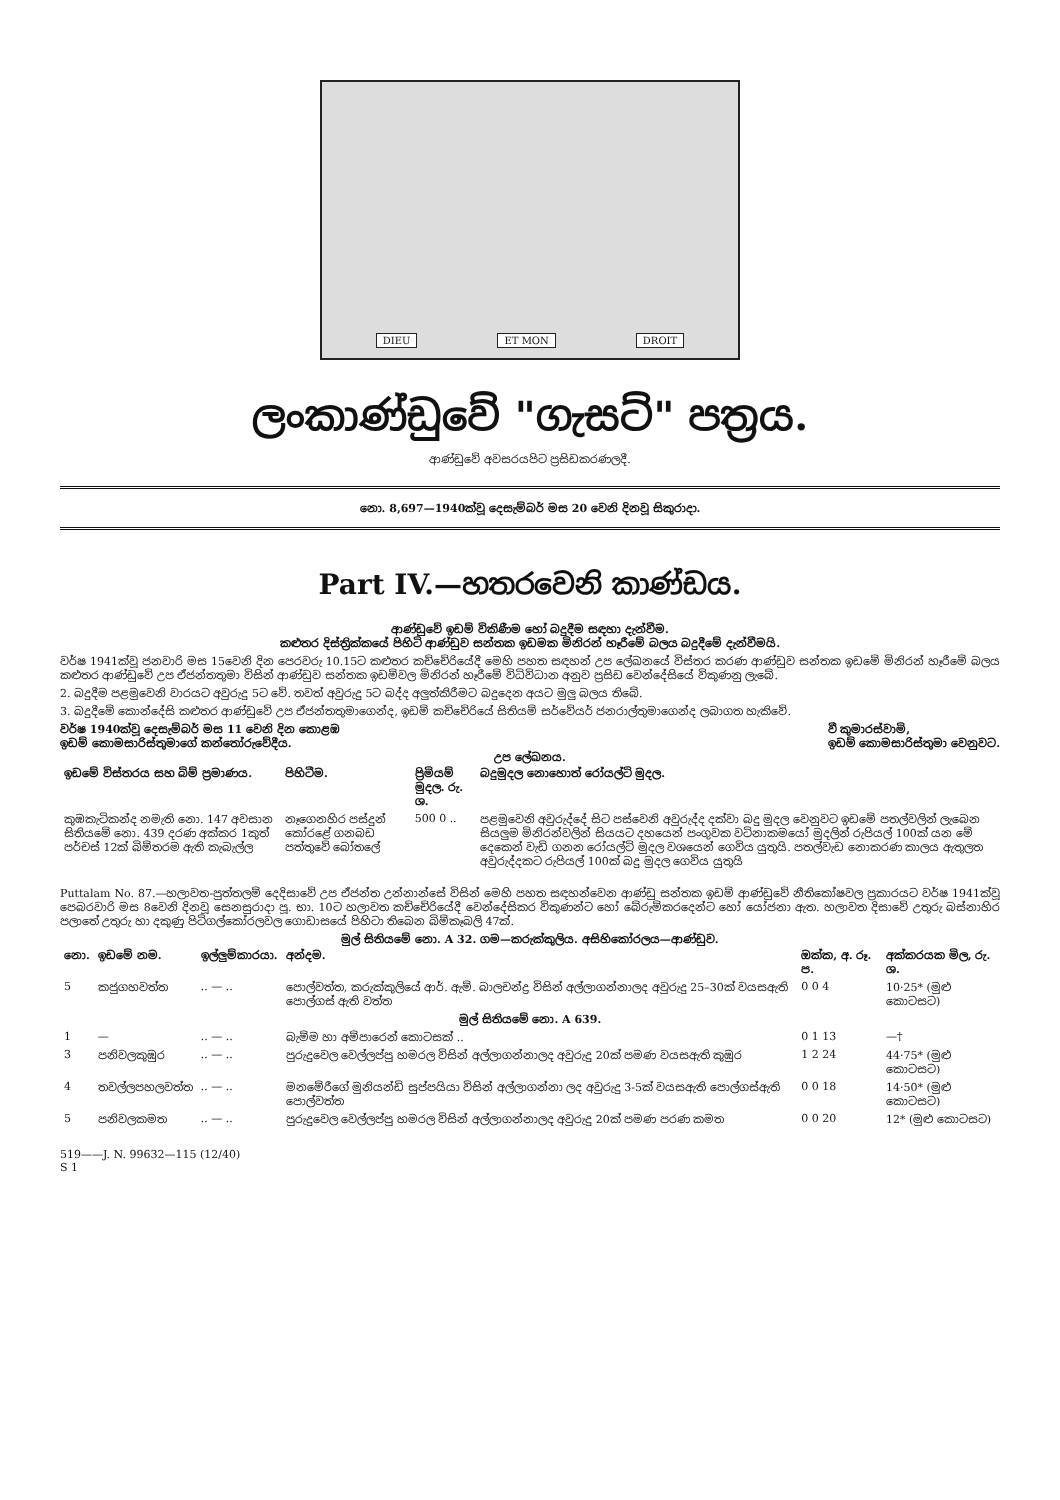DIEU ET MON DROIT
ලංකාණ්ඩුවේ "ගැසට්" පත්‍රය.
ආණ්ඩුවේ අවසරයපිට ප්‍රසිඩකරණලදී.
නො. 8,697—1940ක්වූ දෙසැම්බර් මස 20 වෙනි දිනවූ සිකුරාදා.
Part IV.—හතරවෙනි කාණ්ඩය.
ආණ්ඩුවේ ඉඩම් විකිණීම හෝ බදුදීම සඳහා දැන්වීම.
කළුතර දිස්ත්‍රික්කයේ පිහිටි ආණ්ඩුව සන්තක ඉඩමක මිනිරන් හෑරීමේ බලය බදුදීමේ දැන්වීමයි.
වර්ෂ 1941ක්වූ ජනවාරි මස 15වෙනි දින පෙරවරු 10.15ට කළුතර කච්චේරියේදී මෙහි පහත සඳහන් උප ලේඛනයේ විස්තර කරණ ආණ්ඩුව සන්තක ඉඩමේ මිනිරන් හෑරීමේ බලය කළුතර ආණ්ඩුවේ උප ඒජන්තතුමා විසින් ආණ්ඩුව සන්තක ඉඩම්වල මිනිරන් හෑරීමේ විධිවිධාන අනුව ප්‍රසිඩ වෙන්දේසියේ විකුණනු ලැබේ.
2. බදුදීම පළමුවෙනි වාරයට අවුරුදු 5ට වේ. තවත් අවුරුදු 5ට බද්ද අලුත්කිරීමට බදුදෙන අයට මුලු බලය තිබේ.
3. බදුදීමේ කොන්දේසි කළුතර ආණ්ඩුවේ උප ඒජන්තතුමාගෙන්ද, ඉඩම් කච්චේරියේ සිතියම් සර්වේයර් ජනරාල්තුමාගෙන්ද ලබාගත හැකිවේ.
වර්ෂ 1940ක්වූ දෙසැම්බර් මස 11 වෙනි දින කොළඹ
ඉඩම් කොමසාරිස්තුමාගේ කන්තෝරුවේදීය.
වී කුමාරස්වාමි,
ඉඩම් කොමසාරිස්තුමා වෙනුවට.
උප ලේඛනය.
| ඉඩමේ විස්තරය සහ බිම් ප්‍රමාණය. | පිහිටීම. | ප්‍රිමියම් මුදල. රු. ශ. | බදුමුදල නොහොත් රෝයල්ටි මුදල. |
| --- | --- | --- | --- |
| කුඹකැටිකන්ද නමැති නො. 147 අවසාන සිතියමේ නො. 439 දරණ අක්කර 1කුත් පර්චස් 12ක් බිම්තරම ඇති කැබැල්ල | නෑගෙනහිර පස්දුන් කෝරළේ ගනබඩ පත්තුවේ බෝතලේ | 500 0 .. | පළමුවෙනි අවුරුද්දේ සිට පස්වෙනි අවුරුද්ද දක්වා බදු මුදල වෙනුවට ඉඩමේ පතල්වලින් ලැබෙන සියලුම මිනිරන්වලින් සියයට දහයෙන් පංගුවක වටිනාකමයෝ මුදලින් රුපියල් 100ක් යන මේ දෙකෙන් වැඩි ගනන රෝයල්ටි මුදල වශයෙන් ගෙවිය යුතුයි. පතල්වැඩ නොකරණ කාලය ඇතුලත අවුරුද්දකට රුපියල් 100ක් බදු මුදල ගෙවිය යුතුයි |
Puttalam No. 87.—හලාවත-පුත්තලම් දෙදිසාවේ උප ඒජන්ත උන්නාන්සේ විසින් මෙහි පහත සඳහන්වෙන ආණ්ඩු සන්තක ඉඩම් ආණ්ඩුවේ නීතිකෝෂවල ප්‍රකාරයට වර්ෂ 1941ක්වූ පෙබරවාරි මස 8වෙනි දිනවූ සෙනසුරාදා පූ. භා. 10ට හලාවත කච්චේරියේදී වෙන්දේසිකර විකුණන්ට හෝ බේරුම්කරදෙන්ට හෝ යෝජනා ඇත. හලාවත දිසාවේ උතුරු බස්නාහිර පලාතේ උතුරු හා දකුණු පිටිගල්කෝරලවල ගොඩාසයේ පිහිටා තිබෙන බිම්කෑබලි 47ක්.
මුල් සිතියමේ නො. A 32. ගම—කරුක්කුලිය. අසිහිකෝරලය—ආණ්ඩුව.
| නො. | ඉඩමේ නම. | ඉල්ලුම්කාරයා. | අන්දම. | ඔක්ක, අ. රූ. ප. | අක්කරයක මිල, රු. ශ. |
| --- | --- | --- | --- | --- | --- |
| 5 | කජුගහවත්ත | .. — .. | පොල්වත්ත, කරුක්කුලියේ ආර්. ඇම්. බාලචන්ද්‍ර විසින් අල්ලාගන්නාලද අවුරුදු 25–30ක් වයසඇති පොල්ගස් ඇති වත්ත | 0 0 4 | 10·25* (මුළු කොටසට) |
| මුල් සිතියමේ නො. A 639. | | | | | |
| 1 | — | .. — .. | බැම්ම හා අම්පාරෙන් කොටසක් .. | 0 1 13 | —† |
| 3 | පනිවලකුඹුර | .. — .. | පුරුදුවෙල වෙල්ලප්පු හමරල විසින් අල්ලාගන්නාලද අවුරුදු 20ක් පමණ වයසඇති කුඹුර | 1 2 24 | 44·75* (මුළු කොටසට) |
| 4 | තවල්ලපහලවත්ත | .. — .. | මනමේරීගේ මුනියන්ඩි සුප්පයියා විසින් අල්ලාගන්නා ලද අවුරුදු 3-5ක් වයසඇති පොල්ගස්ඇති පොල්වත්ත | 0 0 18 | 14·50* (මුළු කොටසට) |
| 5 | පනිවලකමත | .. — .. | පුරුදුවෙල වෙල්ලප්පු හමරල විසින් අල්ලාගන්නාලද අවුරුදු 20ක් පමණ පරණ කමත | 0 0 20 | 12* (මුළු කොටසට) |
519——J. N. 99632—115 (12/40)
S 1